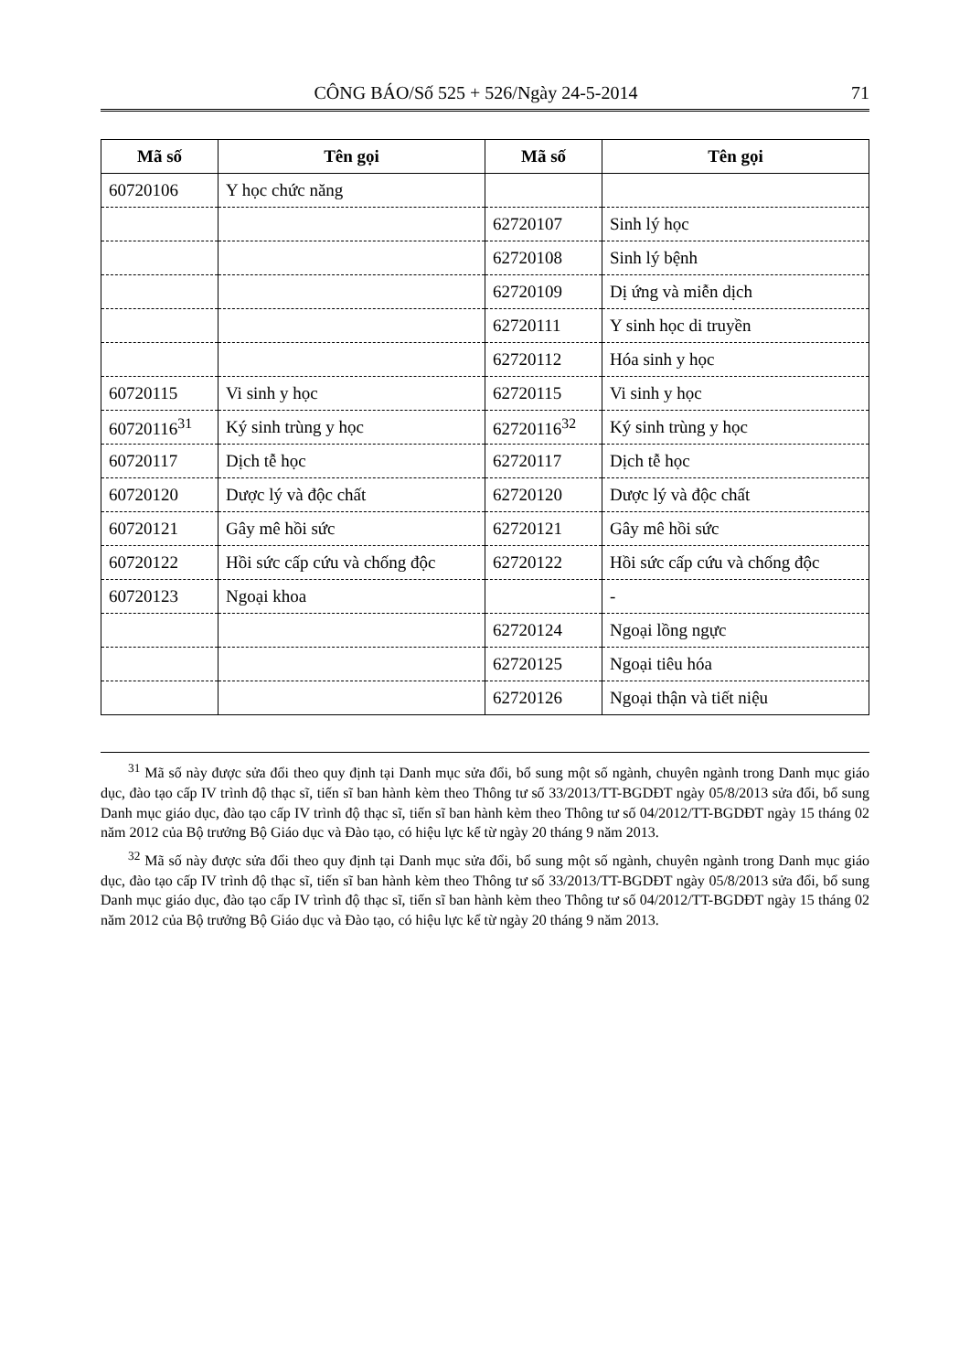CÔNG BÁO/Số 525 + 526/Ngày 24-5-2014 71
| Mã số | Tên gọi | Mã số | Tên gọi |
| --- | --- | --- | --- |
| 60720106 | Y học chức năng | | |
| | | 62720107 | Sinh lý học |
| | | 62720108 | Sinh lý bệnh |
| | | 62720109 | Dị ứng và miễn dịch |
| | | 62720111 | Y sinh học di truyền |
| | | 62720112 | Hóa sinh y học |
| 60720115 | Vi sinh y học | 62720115 | Vi sinh y học |
| 60720116<sup>31</sup> | Ký sinh trùng y học | 62720116<sup>32</sup> | Ký sinh trùng y học |
| 60720117 | Dịch tễ học | 62720117 | Dịch tễ học |
| 60720120 | Dược lý và độc chất | 62720120 | Dược lý và độc chất |
| 60720121 | Gây mê hồi sức | 62720121 | Gây mê hồi sức |
| 60720122 | Hồi sức cấp cứu và chống độc | 62720122 | Hồi sức cấp cứu và chống độc |
| 60720123 | Ngoại khoa | | - |
| | | 62720124 | Ngoại lồng ngực |
| | | 62720125 | Ngoại tiêu hóa |
| | | 62720126 | Ngoại thận và tiết niệu |
<sup>31</sup> Mã số này được sửa đổi theo quy định tại Danh mục sửa đổi, bổ sung một số ngành, chuyên ngành trong Danh mục giáo dục, đào tạo cấp IV trình độ thạc sĩ, tiến sĩ ban hành kèm theo Thông tư số 33/2013/TT-BGDĐT ngày 05/8/2013 sửa đổi, bổ sung Danh mục giáo dục, đào tạo cấp IV trình độ thạc sĩ, tiến sĩ ban hành kèm theo Thông tư số 04/2012/TT-BGDĐT ngày 15 tháng 02 năm 2012 của Bộ trưởng Bộ Giáo dục và Đào tạo, có hiệu lực kể từ ngày 20 tháng 9 năm 2013.
<sup>32</sup> Mã số này được sửa đổi theo quy định tại Danh mục sửa đổi, bổ sung một số ngành, chuyên ngành trong Danh mục giáo dục, đào tạo cấp IV trình độ thạc sĩ, tiến sĩ ban hành kèm theo Thông tư số 33/2013/TT-BGDĐT ngày 05/8/2013 sửa đổi, bổ sung Danh mục giáo dục, đào tạo cấp IV trình độ thạc sĩ, tiến sĩ ban hành kèm theo Thông tư số 04/2012/TT-BGDĐT ngày 15 tháng 02 năm 2012 của Bộ trưởng Bộ Giáo dục và Đào tạo, có hiệu lực kể từ ngày 20 tháng 9 năm 2013.